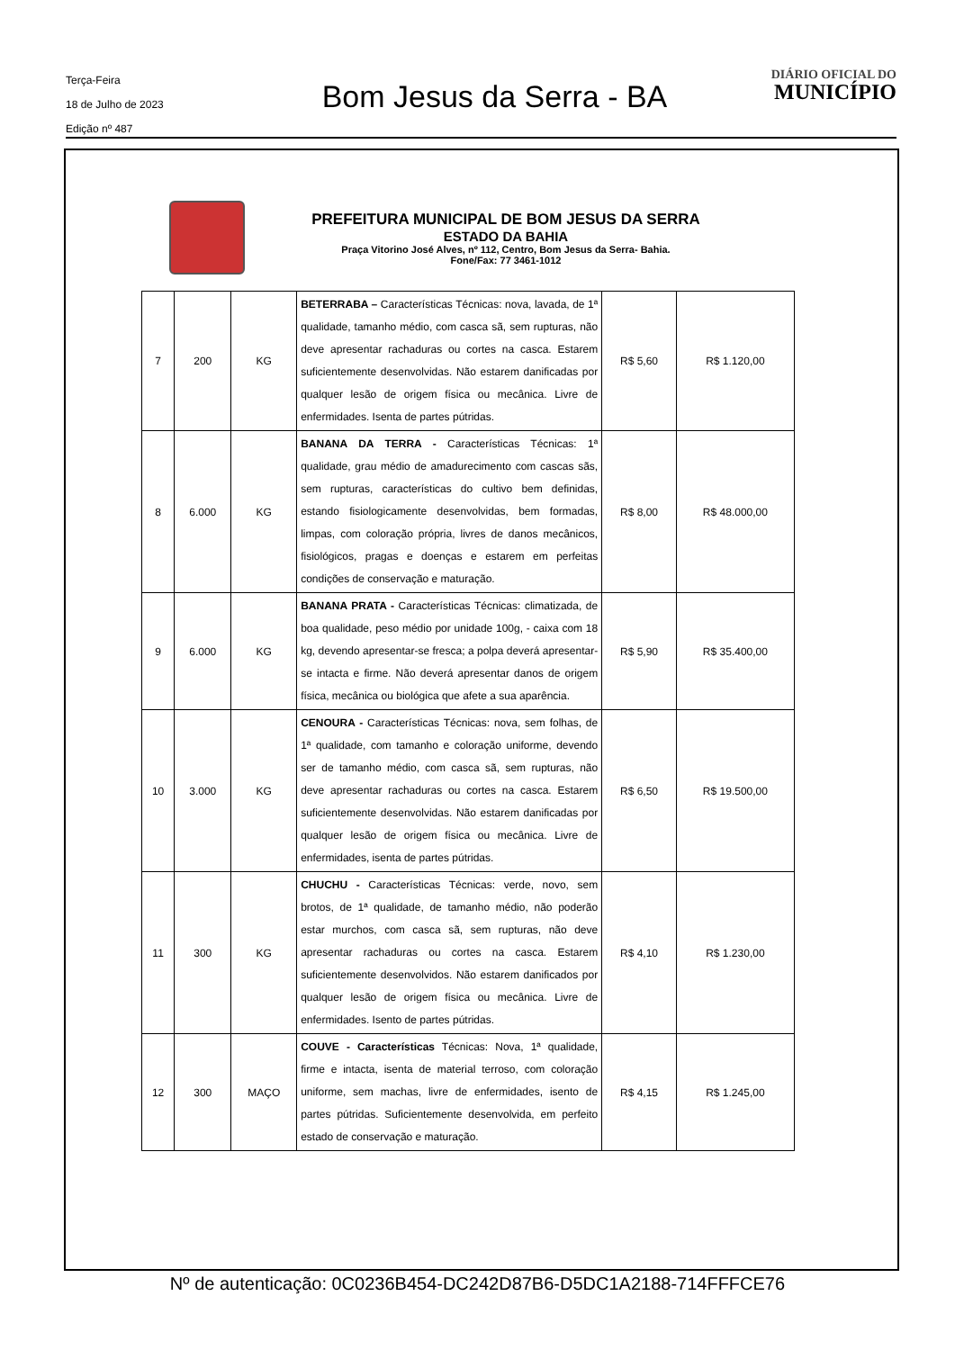Terça-Feira
18 de Julho de 2023
Edição nº 487
Bom Jesus da Serra - BA
DIÁRIO OFICIAL DO
MUNICÍPIO
PREFEITURA MUNICIPAL DE BOM JESUS DA SERRA
ESTADO DA BAHIA
Praça Vitorino José Alves, nº 112, Centro, Bom Jesus da Serra- Bahia.
Fone/Fax: 77 3461-1012
| 7 | 200 | KG | BETERRABA – Características Técnicas: nova, lavada, de 1ª qualidade, tamanho médio, com casca sã, sem rupturas, não deve apresentar rachaduras ou cortes na casca. Estarem suficientemente desenvolvidas. Não estarem danificadas por qualquer lesão de origem física ou mecânica. Livre de enfermidades. Isenta de partes pútridas. | R$ 5,60 | R$ 1.120,00 |
| 8 | 6.000 | KG | BANANA DA TERRA - Características Técnicas: 1ª qualidade, grau médio de amadurecimento com cascas sãs, sem rupturas, características do cultivo bem definidas, estando fisiologicamente desenvolvidas, bem formadas, limpas, com coloração própria, livres de danos mecânicos, fisiológicos, pragas e doenças e estarem em perfeitas condições de conservação e maturação. | R$ 8,00 | R$ 48.000,00 |
| 9 | 6.000 | KG | BANANA PRATA - Características Técnicas: climatizada, de boa qualidade, peso médio por unidade 100g, - caixa com 18 kg, devendo apresentar-se fresca; a polpa deverá apresentar-se intacta e firme. Não deverá apresentar danos de origem física, mecânica ou biológica que afete a sua aparência. | R$ 5,90 | R$ 35.400,00 |
| 10 | 3.000 | KG | CENOURA - Características Técnicas: nova, sem folhas, de 1ª qualidade, com tamanho e coloração uniforme, devendo ser de tamanho médio, com casca sã, sem rupturas, não deve apresentar rachaduras ou cortes na casca. Estarem suficientemente desenvolvidas. Não estarem danificadas por qualquer lesão de origem física ou mecânica. Livre de enfermidades, isenta de partes pútridas. | R$ 6,50 | R$ 19.500,00 |
| 11 | 300 | KG | CHUCHU - Características Técnicas: verde, novo, sem brotos, de 1ª qualidade, de tamanho médio, não poderão estar murchos, com casca sã, sem rupturas, não deve apresentar rachaduras ou cortes na casca. Estarem suficientemente desenvolvidos. Não estarem danificados por qualquer lesão de origem física ou mecânica. Livre de enfermidades. Isento de partes pútridas. | R$ 4,10 | R$ 1.230,00 |
| 12 | 300 | MAÇO | COUVE - Características Técnicas: Nova, 1ª qualidade, firme e intacta, isenta de material terroso, com coloração uniforme, sem machas, livre de enfermidades, isento de partes pútridas. Suficientemente desenvolvida, em perfeito estado de conservação e maturação. | R$ 4,15 | R$ 1.245,00 |
Nº de autenticação: 0C0236B454-DC242D87B6-D5DC1A2188-714FFFCE76